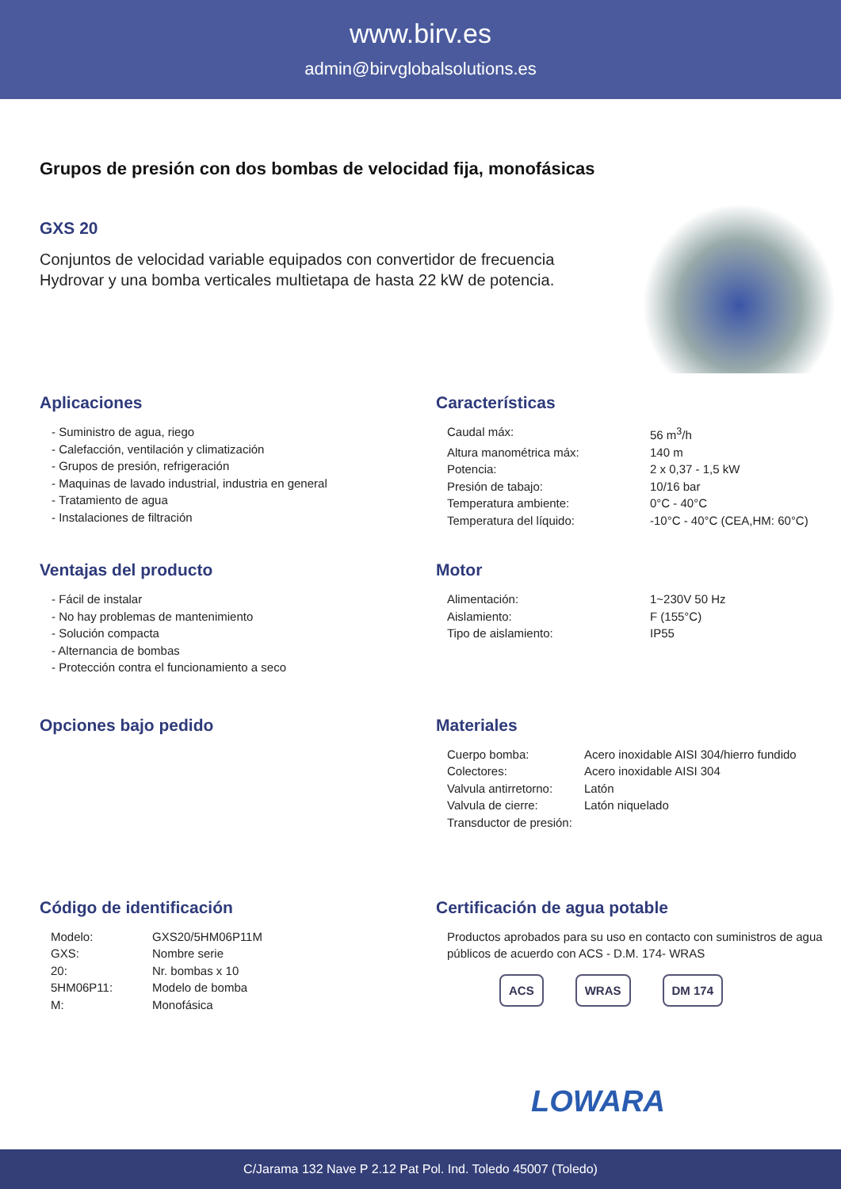www.birv.es
admin@birvglobalsolutions.es
Grupos de presión con dos bombas de velocidad fija, monofásicas
GXS 20
Conjuntos de velocidad variable equipados con convertidor de frecuencia Hydrovar y una bomba verticales multietapa de hasta 22 kW de potencia.
Aplicaciones
- Suministro de agua, riego
- Calefacción, ventilación y climatización
- Grupos de presión, refrigeración
- Maquinas de lavado industrial, industria en general
- Tratamiento de agua
- Instalaciones de filtración
Características
| Caudal máx: | 56 m<sup>3</sup>/h |
| Altura manométrica máx: | 140 m |
| Potencia: | 2 x 0,37 - 1,5 kW |
| Presión de tabajo: | 10/16 bar |
| Temperatura ambiente: | 0°C - 40°C |
| Temperatura del líquido: | -10°C - 40°C (CEA,HM: 60°C) |
Ventajas del producto
- Fácil de instalar
- No hay problemas de mantenimiento
- Solución compacta
- Alternancia de bombas
- Protección contra el funcionamiento a seco
Motor
| Alimentación: | 1~230V 50 Hz |
| Aislamiento: | F (155°C) |
| Tipo de aislamiento: | IP55 |
Opciones bajo pedido Materiales
| Cuerpo bomba: | Acero inoxidable AISI 304/hierro fundido |
| Colectores: | Acero inoxidable AISI 304 |
| Valvula antirretorno: | Latón |
| Valvula de cierre: | Latón niquelado |
| Transductor de presión: | |
Código de identificación
| Modelo: | GXS20/5HM06P11M |
| GXS: | Nombre serie |
| 20: | Nr. bombas x 10 |
| 5HM06P11: | Modelo de bomba |
| M: | Monofásica |
Certificación de agua potable
Productos aprobados para su uso en contacto con suministros de agua públicos de acuerdo con ACS - D.M. 174- WRAS
ACS WRAS DM 174
LOWARA
C/Jarama 132 Nave P 2.12 Pat Pol. Ind. Toledo 45007 (Toledo)